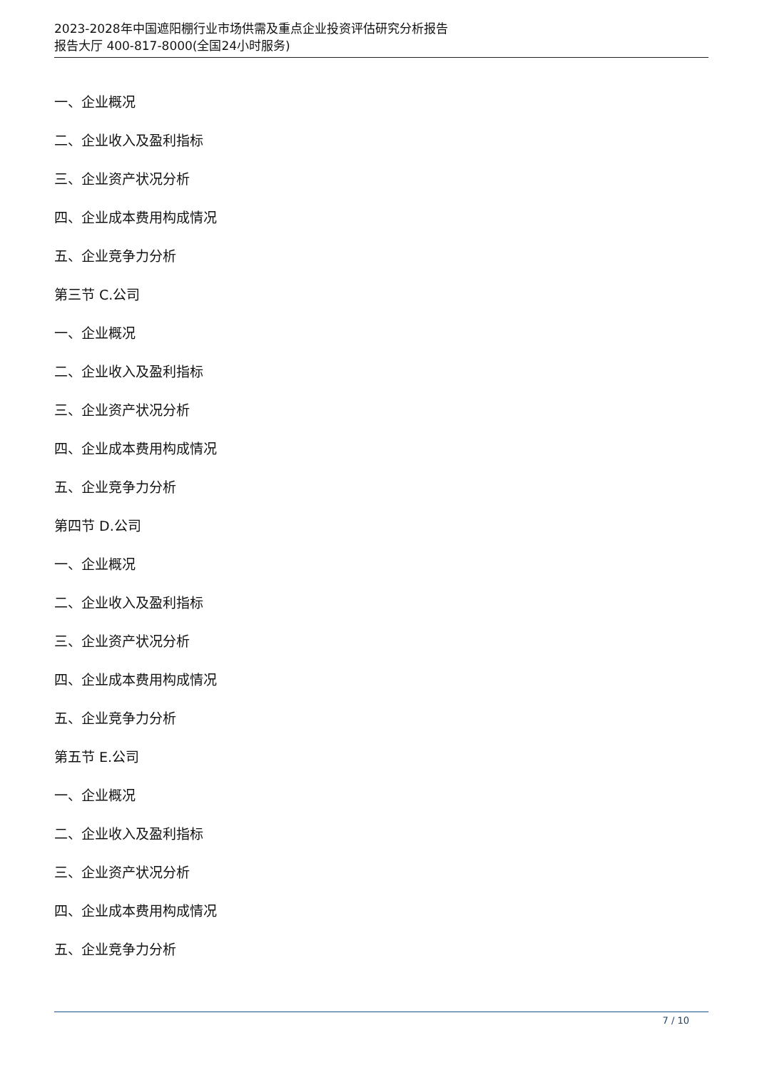2023-2028年中国遮阳棚行业市场供需及重点企业投资评估研究分析报告
报告大厅 400-817-8000(全国24小时服务)
一、企业概况
二、企业收入及盈利指标
三、企业资产状况分析
四、企业成本费用构成情况
五、企业竞争力分析
第三节 C.公司
一、企业概况
二、企业收入及盈利指标
三、企业资产状况分析
四、企业成本费用构成情况
五、企业竞争力分析
第四节 D.公司
一、企业概况
二、企业收入及盈利指标
三、企业资产状况分析
四、企业成本费用构成情况
五、企业竞争力分析
第五节 E.公司
一、企业概况
二、企业收入及盈利指标
三、企业资产状况分析
四、企业成本费用构成情况
五、企业竞争力分析
7 / 10